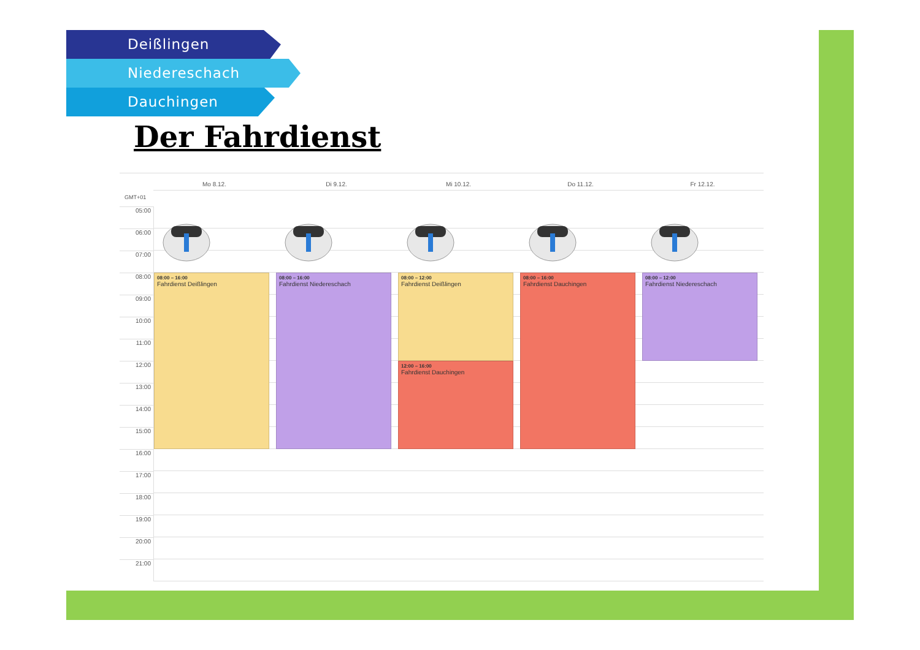Deißlingen
Niedereschach
Dauchingen
Der Fahrdienst
Mo 8.12.
Di 9.12.
Mi 10.12.
Do 11.12.
Fr 12.12.
GMT+01
05:00
06:00
07:00
08:00
09:00
10:00
11:00
12:00
13:00
14:00
15:00
16:00
17:00
18:00
19:00
20:00
21:00
08:00 – 16:00
Fahrdienst Deißlingen
08:00 – 16:00
Fahrdienst Niedereschach
08:00 – 12:00
Fahrdienst Deißlingen
12:00 – 16:00
Fahrdienst Dauchingen
08:00 – 16:00
Fahrdienst Dauchingen
08:00 – 12:00
Fahrdienst Niedereschach